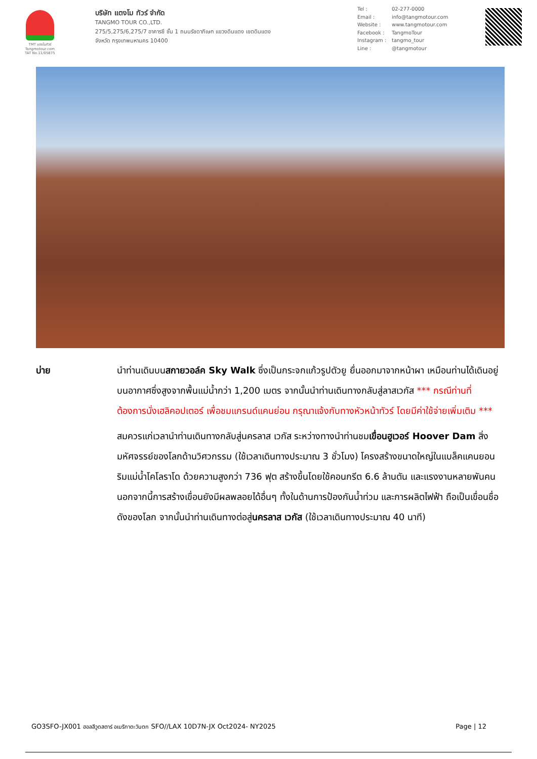TMT แตงโมทัวร์
Tangmotour.com
TAT No.11/05875
บริษัท แตงโม ทัวร์ จำกัด
TANGMO TOUR CO.,LTD.
275/5,275/6,275/7 อาคารซี ชั้น 1 ถนนรัชดาภิเษก แขวงดินแดง เขตดินแดง
จังหวัด กรุงเทพมหานคร 10400
Tel : 02-277-0000
Email : info@tangmotour.com
Website : www.tangmotour.com
Facebook : TangmoTour
Instagram : tangmo_tour
Line : @tangmotour
บ่าย นำท่านเดินบนสกายวอล์ค Sky Walk ซึ่งเป็นกระจกแก้วรูปตัวยู ยื่นออกมาจากหน้าผา เหมือนท่านได้เดินอยู่บนอากาศซึ่งสูงจากพื้นแม่น้ำกว่า 1,200 เมตร จากนั้นนำท่านเดินทางกลับสู่ลาสเวกัส *** กรณีท่านที่ต้องการนั่งเฮลิคอปเตอร์ เพื่อชมแกรนด์แคนย่อน กรุณาแจ้งกับทางหัวหน้าทัวร์ โดยมีค่าใช้จ่ายเพิ่มเติม ***
สมควรแก่เวลานำท่านเดินทางกลับสู่นครลาส เวกัส ระหว่างทางนำท่านชมเขื่อนฮูเวอร์ Hoover Dam สิ่งมหัศจรรย์ของโลกด้านวิศวกรรม (ใช้เวลาเดินทางประมาณ 3 ชั่วโมง) โครงสร้างขนาดใหญ่ในแบล็คแคนยอนริมแม่น้ำโคโลราโด ด้วยความสูงกว่า 736 ฟุต สร้างขึ้นโดยใช้คอนกรีต 6.6 ล้านตัน และแรงงานหลายพันคน นอกจากนี้การสร้างเขื่อนยังมีผลพลอยได้อื่นๆ ทั้งในด้านการป้องกันน้ำท่วม และการผลิตไฟฟ้า ถือเป็นเขื่อนชื่อดังของโลก จากนั้นนำท่านเดินทางต่อสู่นครลาส เวกัส (ใช้เวลาเดินทางประมาณ 40 นาที)
GO3SFO-JX001 ฮอลลีวูดสตาร์ อเมริกาตะวันตก SFO//LAX 10D7N-JX Oct2024- NY2025
Page | 12